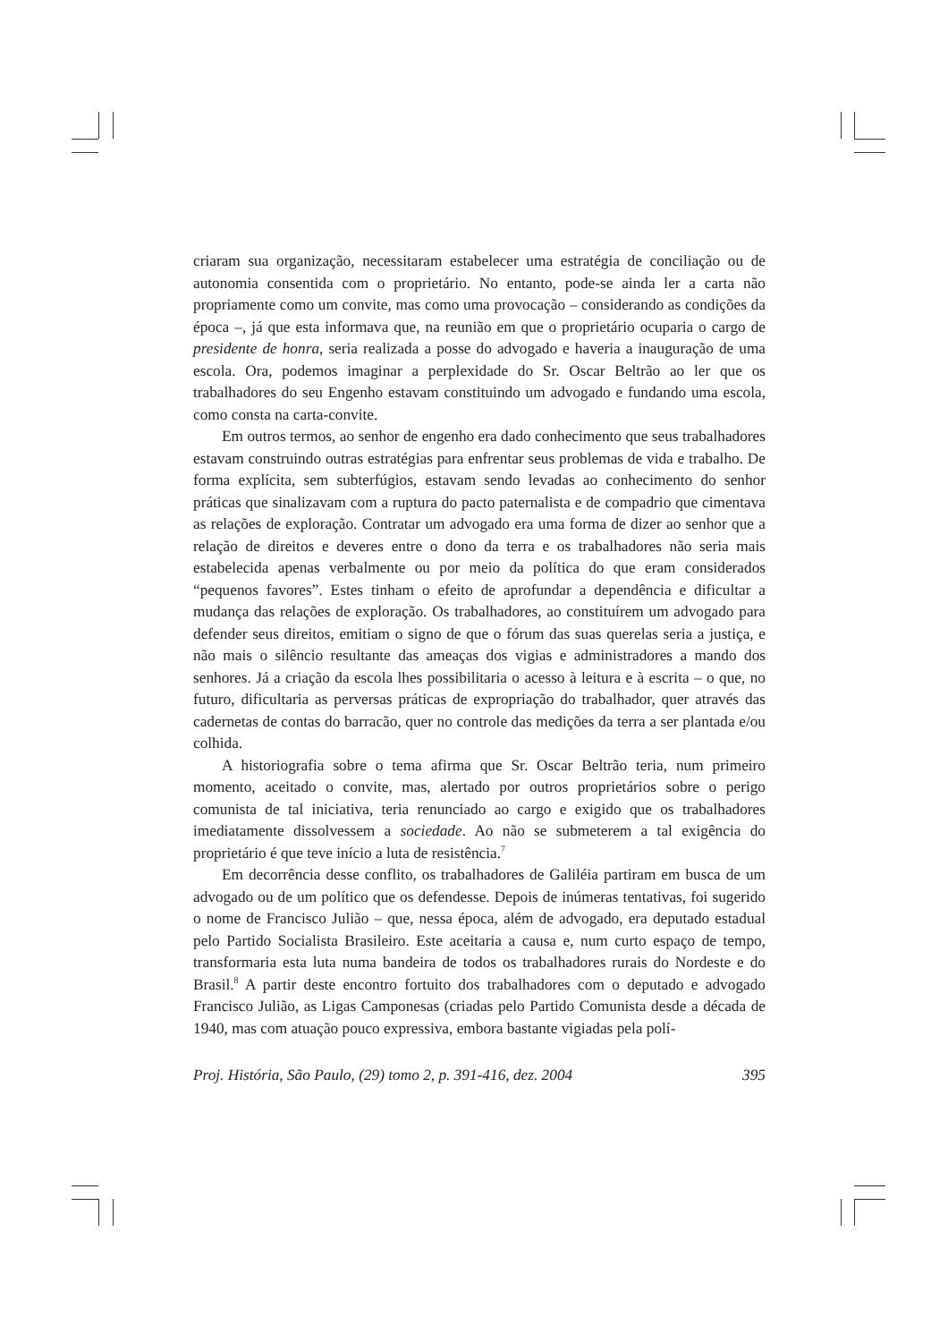criaram sua organização, necessitaram estabelecer uma estratégia de conciliação ou de autonomia consentida com o proprietário. No entanto, pode-se ainda ler a carta não propriamente como um convite, mas como uma provocação – considerando as condições da época –, já que esta informava que, na reunião em que o proprietário ocuparia o cargo de presidente de honra, seria realizada a posse do advogado e haveria a inauguração de uma escola. Ora, podemos imaginar a perplexidade do Sr. Oscar Beltrão ao ler que os trabalhadores do seu Engenho estavam constituindo um advogado e fundando uma escola, como consta na carta-convite.
Em outros termos, ao senhor de engenho era dado conhecimento que seus trabalhadores estavam construindo outras estratégias para enfrentar seus problemas de vida e trabalho. De forma explícita, sem subterfúgios, estavam sendo levadas ao conhecimento do senhor práticas que sinalizavam com a ruptura do pacto paternalista e de compadrio que cimentava as relações de exploração. Contratar um advogado era uma forma de dizer ao senhor que a relação de direitos e deveres entre o dono da terra e os trabalhadores não seria mais estabelecida apenas verbalmente ou por meio da política do que eram considerados “pequenos favores”. Estes tinham o efeito de aprofundar a dependência e dificultar a mudança das relações de exploração. Os trabalhadores, ao constituírem um advogado para defender seus direitos, emitiam o signo de que o fórum das suas querelas seria a justiça, e não mais o silêncio resultante das ameaças dos vigias e administradores a mando dos senhores. Já a criação da escola lhes possibilitaria o acesso à leitura e à escrita – o que, no futuro, dificultaria as perversas práticas de expropriação do trabalhador, quer através das cadernetas de contas do barracão, quer no controle das medições da terra a ser plantada e/ou colhida.
A historiografia sobre o tema afirma que Sr. Oscar Beltrão teria, num primeiro momento, aceitado o convite, mas, alertado por outros proprietários sobre o perigo comunista de tal iniciativa, teria renunciado ao cargo e exigido que os trabalhadores imediatamente dissolvessem a sociedade. Ao não se submeterem a tal exigência do proprietário é que teve início a luta de resistência.<sup>7</sup>
Em decorrência desse conflito, os trabalhadores de Galiléia partiram em busca de um advogado ou de um político que os defendesse. Depois de inúmeras tentativas, foi sugerido o nome de Francisco Julião – que, nessa época, além de advogado, era deputado estadual pelo Partido Socialista Brasileiro. Este aceitaria a causa e, num curto espaço de tempo, transformaria esta luta numa bandeira de todos os trabalhadores rurais do Nordeste e do Brasil.<sup>8</sup> A partir deste encontro fortuito dos trabalhadores com o deputado e advogado Francisco Julião, as Ligas Camponesas (criadas pelo Partido Comunista desde a década de 1940, mas com atuação pouco expressiva, embora bastante vigiadas pela polí-
Proj. História, São Paulo, (29) tomo 2, p. 391-416, dez. 2004 395